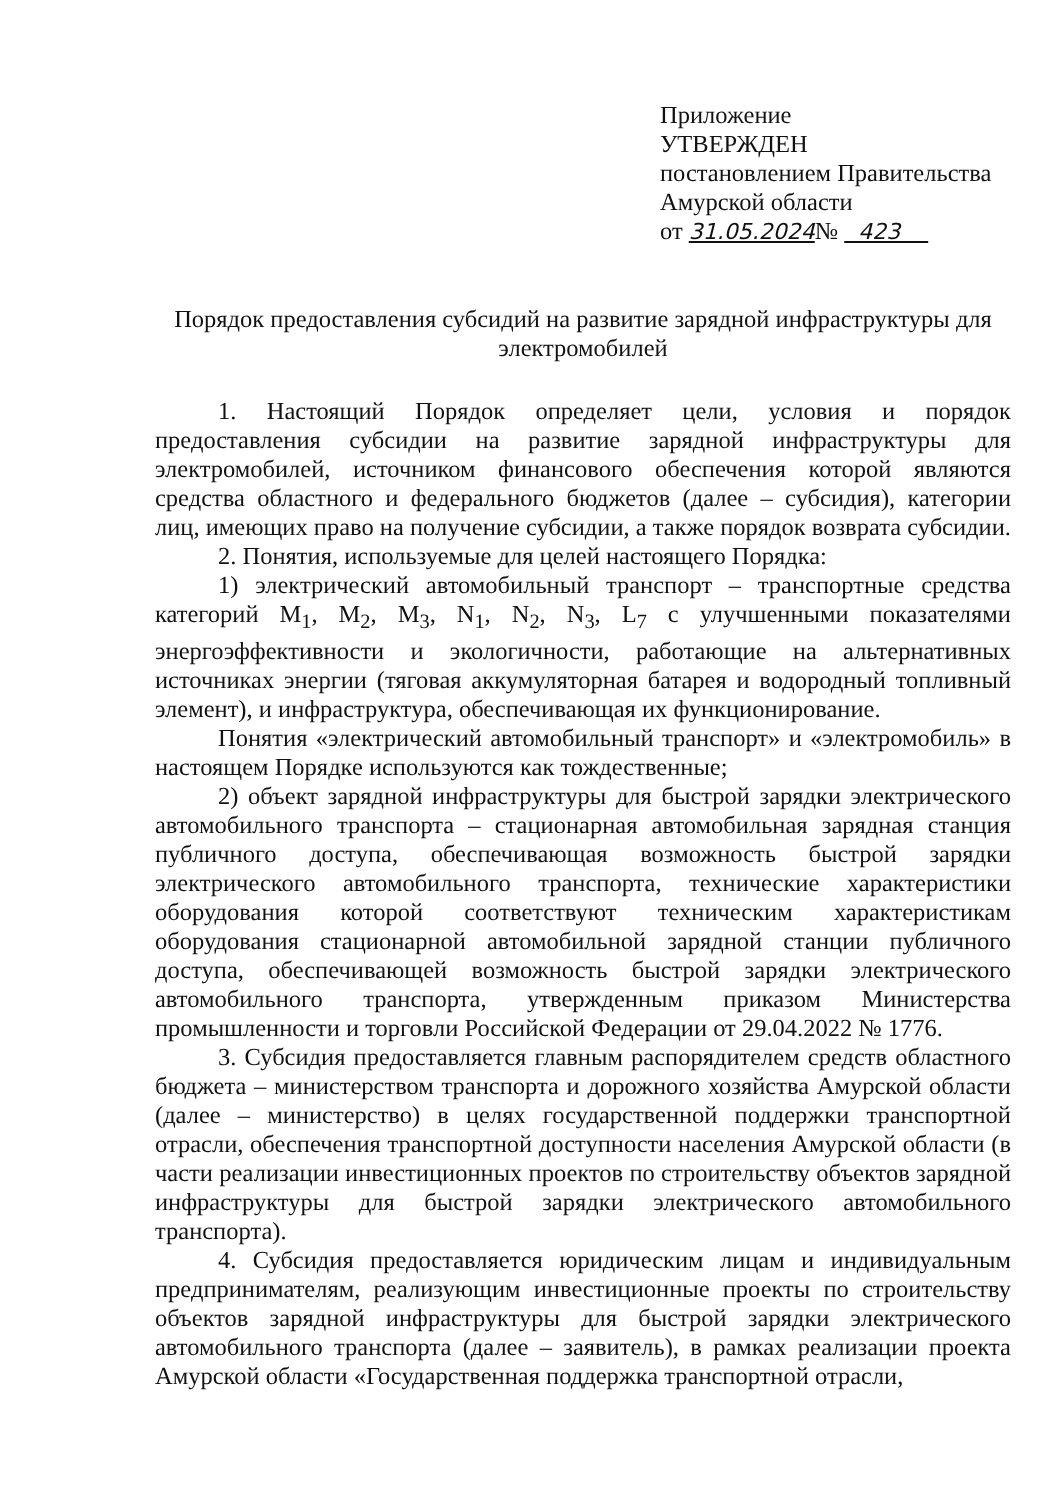Приложение
УТВЕРЖДЕН
постановлением Правительства
Амурской области
от 31.05.2024№ 423
Порядок предоставления субсидий на развитие зарядной инфраструктуры для электромобилей
1. Настоящий Порядок определяет цели, условия и порядок предоставления субсидии на развитие зарядной инфраструктуры для электромобилей, источником финансового обеспечения которой являются средства областного и федерального бюджетов (далее – субсидия), категории лиц, имеющих право на получение субсидии, а также порядок возврата субсидии.
2. Понятия, используемые для целей настоящего Порядка:
1) электрический автомобильный транспорт – транспортные средства категорий M<sub>1</sub>, M<sub>2</sub>, M<sub>3</sub>, N<sub>1</sub>, N<sub>2</sub>, N<sub>3</sub>, L<sub>7</sub> с улучшенными показателями энергоэффективности и экологичности, работающие на альтернативных источниках энергии (тяговая аккумуляторная батарея и водородный топливный элемент), и инфраструктура, обеспечивающая их функционирование.
Понятия «электрический автомобильный транспорт» и «электромобиль» в настоящем Порядке используются как тождественные;
2) объект зарядной инфраструктуры для быстрой зарядки электрического автомобильного транспорта – стационарная автомобильная зарядная станция публичного доступа, обеспечивающая возможность быстрой зарядки электрического автомобильного транспорта, технические характеристики оборудования которой соответствуют техническим характеристикам оборудования стационарной автомобильной зарядной станции публичного доступа, обеспечивающей возможность быстрой зарядки электрического автомобильного транспорта, утвержденным приказом Министерства промышленности и торговли Российской Федерации от 29.04.2022 № 1776.
3. Субсидия предоставляется главным распорядителем средств областного бюджета – министерством транспорта и дорожного хозяйства Амурской области (далее – министерство) в целях государственной поддержки транспортной отрасли, обеспечения транспортной доступности населения Амурской области (в части реализации инвестиционных проектов по строительству объектов зарядной инфраструктуры для быстрой зарядки электрического автомобильного транспорта).
4. Субсидия предоставляется юридическим лицам и индивидуальным предпринимателям, реализующим инвестиционные проекты по строительству объектов зарядной инфраструктуры для быстрой зарядки электрического автомобильного транспорта (далее – заявитель), в рамках реализации проекта Амурской области «Государственная поддержка транспортной отрасли,